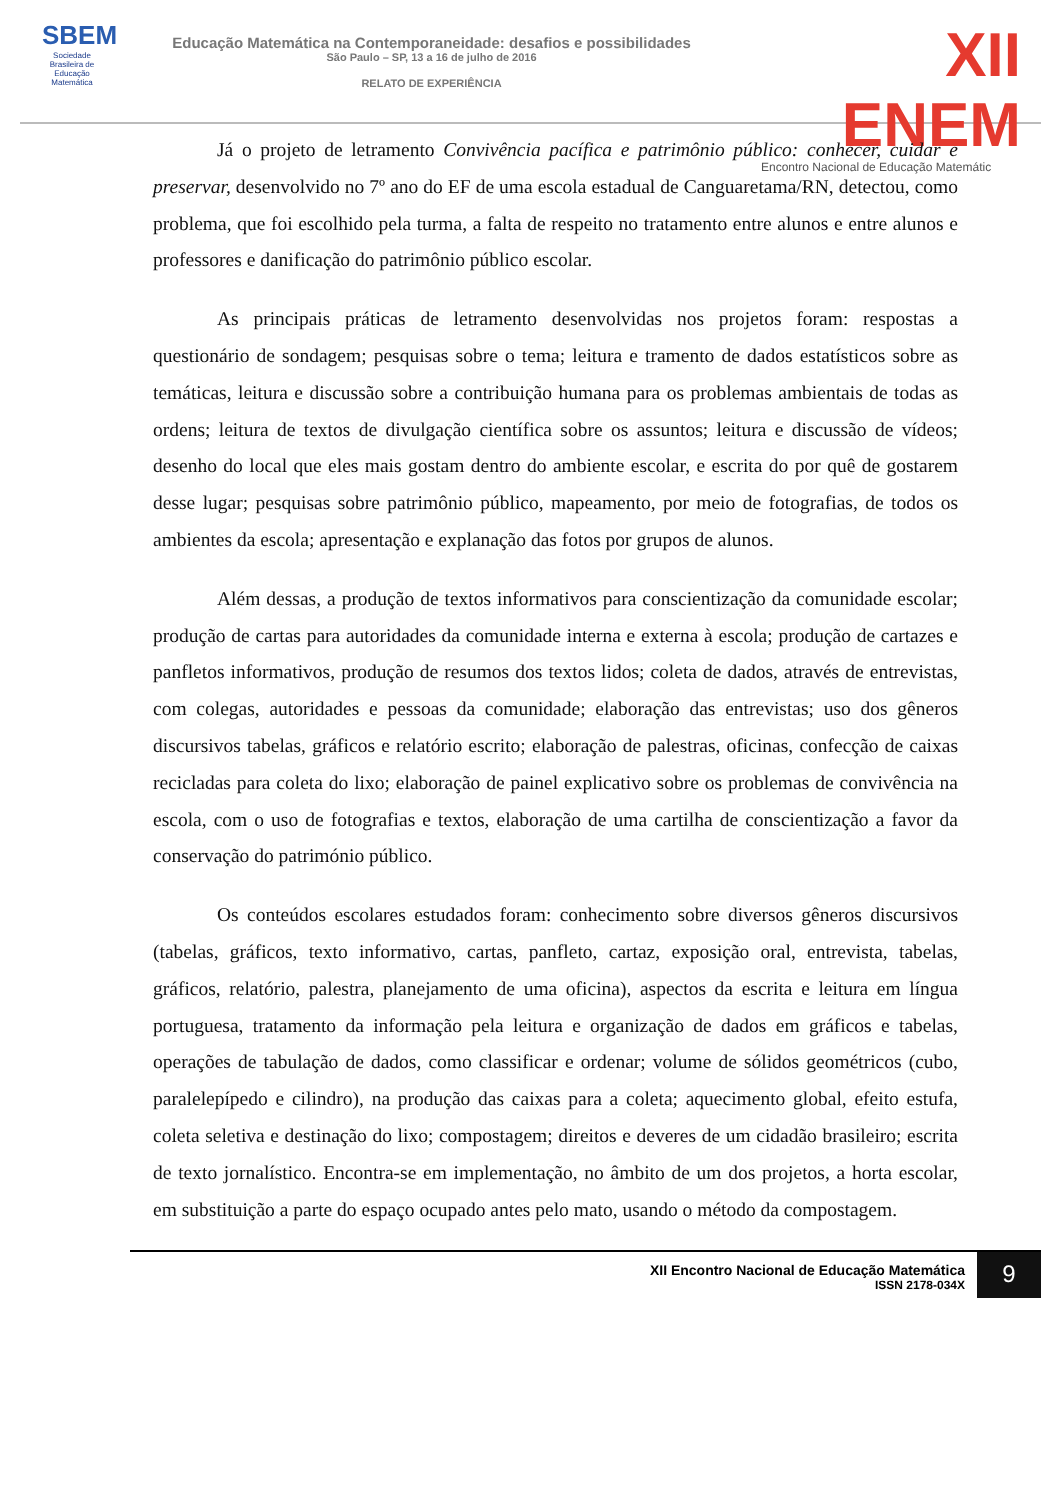SBEM
Sociedade Brasileira de Educação Matemática
Educação Matemática na Contemporaneidade: desafios e possibilidades
São Paulo – SP, 13 a 16 de julho de 2016
RELATO DE EXPERIÊNCIA
XII ENEM
Encontro Nacional de Educação Matemátic
Já o projeto de letramento Convivência pacífica e patrimônio público: conhecer, cuidar e preservar, desenvolvido no 7º ano do EF de uma escola estadual de Canguaretama/RN, detectou, como problema, que foi escolhido pela turma, a falta de respeito no tratamento entre alunos e entre alunos e professores e danificação do patrimônio público escolar.
As principais práticas de letramento desenvolvidas nos projetos foram: respostas a questionário de sondagem; pesquisas sobre o tema; leitura e tramento de dados estatísticos sobre as temáticas, leitura e discussão sobre a contribuição humana para os problemas ambientais de todas as ordens; leitura de textos de divulgação científica sobre os assuntos; leitura e discussão de vídeos; desenho do local que eles mais gostam dentro do ambiente escolar, e escrita do por quê de gostarem desse lugar; pesquisas sobre patrimônio público, mapeamento, por meio de fotografias, de todos os ambientes da escola; apresentação e explanação das fotos por grupos de alunos.
Além dessas, a produção de textos informativos para conscientização da comunidade escolar; produção de cartas para autoridades da comunidade interna e externa à escola; produção de cartazes e panfletos informativos, produção de resumos dos textos lidos; coleta de dados, através de entrevistas, com colegas, autoridades e pessoas da comunidade; elaboração das entrevistas; uso dos gêneros discursivos tabelas, gráficos e relatório escrito; elaboração de palestras, oficinas, confecção de caixas recicladas para coleta do lixo; elaboração de painel explicativo sobre os problemas de convivência na escola, com o uso de fotografias e textos, elaboração de uma cartilha de conscientização a favor da conservação do património público.
Os conteúdos escolares estudados foram: conhecimento sobre diversos gêneros discursivos (tabelas, gráficos, texto informativo, cartas, panfleto, cartaz, exposição oral, entrevista, tabelas, gráficos, relatório, palestra, planejamento de uma oficina), aspectos da escrita e leitura em língua portuguesa, tratamento da informação pela leitura e organização de dados em gráficos e tabelas, operações de tabulação de dados, como classificar e ordenar; volume de sólidos geométricos (cubo, paralelepípedo e cilindro), na produção das caixas para a coleta; aquecimento global, efeito estufa, coleta seletiva e destinação do lixo; compostagem; direitos e deveres de um cidadão brasileiro; escrita de texto jornalístico. Encontra-se em implementação, no âmbito de um dos projetos, a horta escolar, em substituição a parte do espaço ocupado antes pelo mato, usando o método da compostagem.
XII Encontro Nacional de Educação Matemática
ISSN 2178-034X
9